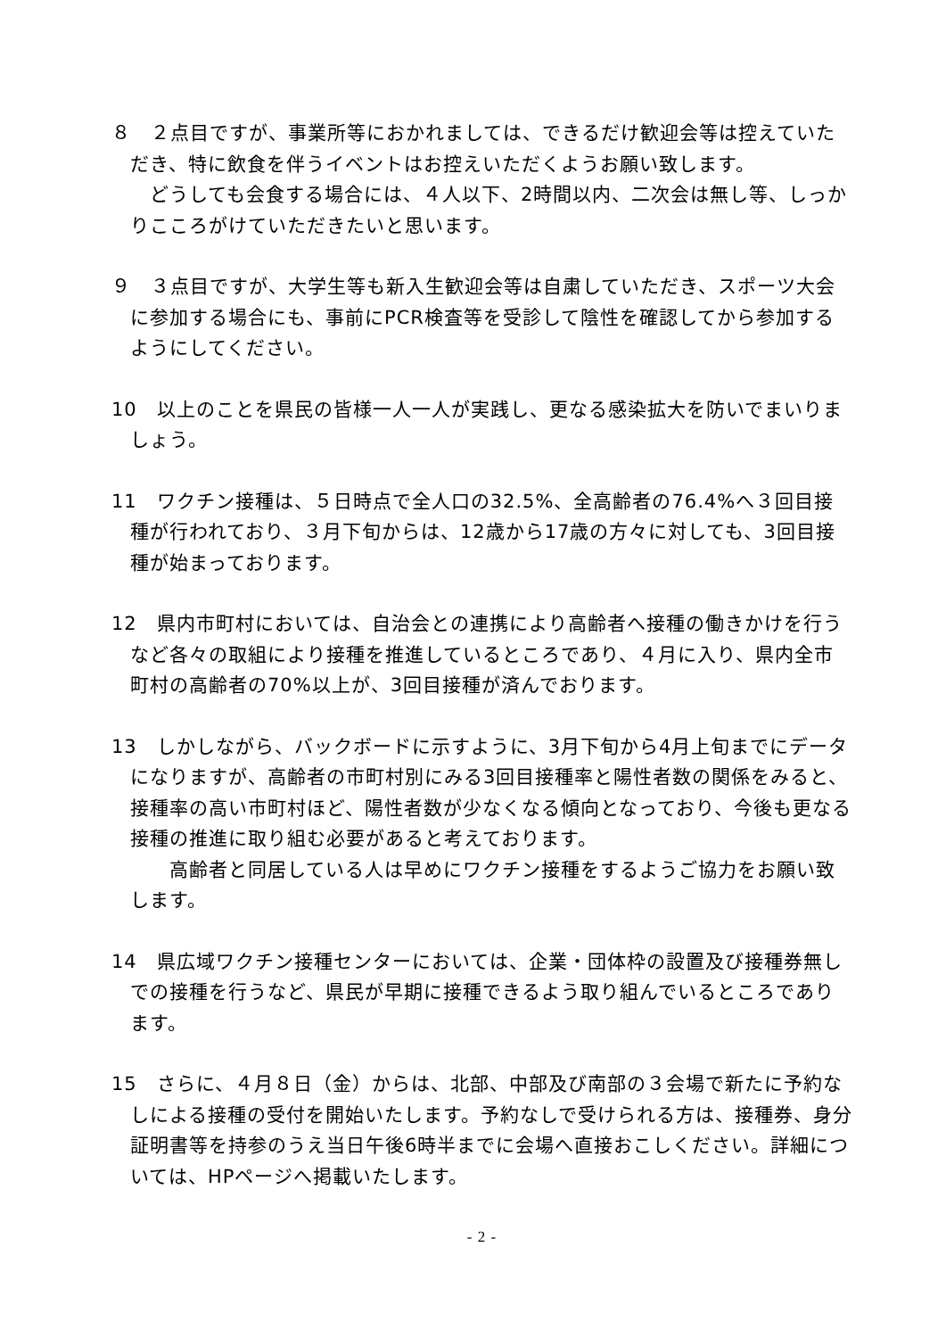８　２点目ですが、事業所等におかれましては、できるだけ歓迎会等は控えていただき、特に飲食を伴うイベントはお控えいただくようお願い致します。
　どうしても会食する場合には、４人以下、2時間以内、二次会は無し等、しっかりこころがけていただきたいと思います。
９　３点目ですが、大学生等も新入生歓迎会等は自粛していただき、スポーツ大会に参加する場合にも、事前にPCR検査等を受診して陰性を確認してから参加するようにしてください。
10　以上のことを県民の皆様一人一人が実践し、更なる感染拡大を防いでまいりましょう。
11　ワクチン接種は、５日時点で全人口の32.5%、全高齢者の76.4%へ３回目接種が行われており、３月下旬からは、12歳から17歳の方々に対しても、3回目接種が始まっております。
12　県内市町村においては、自治会との連携により高齢者へ接種の働きかけを行うなど各々の取組により接種を推進しているところであり、４月に入り、県内全市町村の高齢者の70%以上が、3回目接種が済んでおります。
13　しかしながら、バックボードに示すように、3月下旬から4月上旬までにデータになりますが、高齢者の市町村別にみる3回目接種率と陽性者数の関係をみると、接種率の高い市町村ほど、陽性者数が少なくなる傾向となっており、今後も更なる接種の推進に取り組む必要があると考えております。
　　高齢者と同居している人は早めにワクチン接種をするようご協力をお願い致します。
14　県広域ワクチン接種センターにおいては、企業・団体枠の設置及び接種券無しでの接種を行うなど、県民が早期に接種できるよう取り組んでいるところであります。
15　さらに、４月８日（金）からは、北部、中部及び南部の３会場で新たに予約なしによる接種の受付を開始いたします。予約なしで受けられる方は、接種券、身分証明書等を持参のうえ当日午後6時半までに会場へ直接おこしください。詳細については、HPページへ掲載いたします。
- 2 -